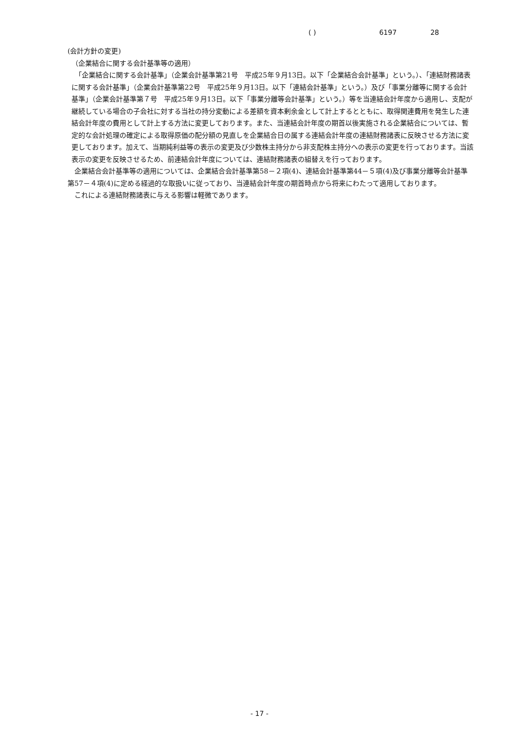( ) 6197 28
(会計方針の変更)
（企業結合に関する会計基準等の適用）
　「企業結合に関する会計基準」（企業会計基準第21号　平成25年９月13日。以下「企業結合会計基準」という。）、「連結財務諸表に関する会計基準」（企業会計基準第22号　平成25年９月13日。以下「連結会計基準」という。）及び「事業分離等に関する会計基準」（企業会計基準第７号　平成25年９月13日。以下「事業分離等会計基準」という。）等を当連結会計年度から適用し、支配が継続している場合の子会社に対する当社の持分変動による差額を資本剰余金として計上するとともに、取得関連費用を発生した連結会計年度の費用として計上する方法に変更しております。また、当連結会計年度の期首以後実施される企業結合については、暫定的な会計処理の確定による取得原価の配分額の見直しを企業結合日の属する連結会計年度の連結財務諸表に反映させる方法に変更しております。加えて、当期純利益等の表示の変更及び少数株主持分から非支配株主持分への表示の変更を行っております。当該表示の変更を反映させるため、前連結会計年度については、連結財務諸表の組替えを行っております。
　企業結合会計基準等の適用については、企業結合会計基準第58－２項(4)、連結会計基準第44－５項(4)及び事業分離等会計基準第57－４項(4)に定める経過的な取扱いに従っており、当連結会計年度の期首時点から将来にわたって適用しております。
　これによる連結財務諸表に与える影響は軽微であります。
- 17 -